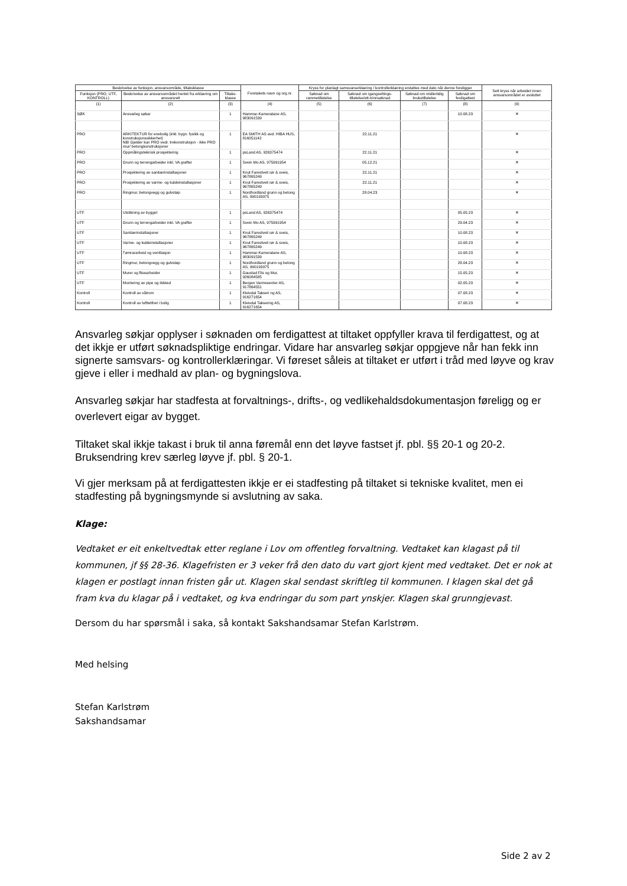| Beskrivelse av funksjon, ansvarsområde, tiltaksklasse | | | Foretakets navn og org.nr. | Kryss for planlagt samsvarserklæring / kontrollerklæring erstattes med dato når denne foreligger | | | | Sett kryss når arbeidet innen ansvarsområdet er avsluttet |
| --- | --- | --- | --- | --- | --- | --- | --- | --- |
| Funksjon (PRO, UTF, KONTROLL) | Beskrivelse av ansvarsområdet hentet fra erklæring om ansvarsrett | Tiltaks-klasse | | Søknad om rammetillatelse | Søknad om igangsettings-tillatelse/ett-trinnsøknad | Søknad om midlertidig brukstillatelse | Søknad om ferdigattest | |
| (1) | (2) | (3) | (4) | (5) | (6) | (7) | (8) | (9) |
| SØK | Ansvarleg søkar | 1 | Hammar-Kameratane AS, 983091539 | | | | 10.08.23 | ✕ |
| PRO | ARKITEKTUR for enebolig (inkl. bygn. fysikk og konstruksjonssikkerhet) NB! Gjelder kun PRO vedr. trekonstruksjon - ikke PRO mur/ betongkonstruksjoner | 1 | EA SMITH AS avd. HIBA HUS, 816051142 | | 22.11.21 | | | ✕ |
| PRO | Oppmålingsteknisk prosjektering | 1 | psLand AS, 926375474 | | 22.11.21 | | | ✕ |
| PRO | Grunn og terrengarbeider inkl. VA grøfter | 1 | Svein Mo AS, 975991954 | | 05.12.21 | | | ✕ |
| PRO | Prosjektering av sanitærinstallasjoner | 1 | Knut Farestveit rør & sveis, 967865249 | | 22.11.21 | | | ✕ |
| PRO | Prosjektering av varme- og kuldeinstallasjoner | 1 | Knut Farestveit rør & sveis, 967865249 | | 22.11.21 | | | ✕ |
| PRO | Ringmur, betongvegg og gulvstøp | 1 | Nordhordland grunn og betong AS, 990193975 | | 28.04.23 | | | ✕ |
| UTF | Utstikning av bygget | 1 | psLand AS, 926375474 | | | | 05.05.23 | ✕ |
| UTF | Grunn og terrengarbeider inkl. VA grøfter | 1 | Svein Mo AS, 975991954 | | | | 29.04.23 | ✕ |
| UTF | Sanitærinstallasjoner | 1 | Knut Farestveit rør & sveis, 967865249 | | | | 10.08.23 | ✕ |
| UTF | Varme- og kuldeinstallasjoner | 1 | Knut Farestveit rør & sveis, 967865249 | | | | 10.08.23 | ✕ |
| UTF | Tømrararbeid og ventilasjon | 1 | Hammar-Kameratane AS, 983091539 | | | | 10.08.23 | ✕ |
| UTF | Ringmur, betongvegg og gulvstøp | 1 | Nordhordland grunn og betong AS, 990193975 | | | | 28.04.23 | ✕ |
| UTF | Murer og flisearbeider | 1 | Gaustad Flis og Mur, 926084585 | | | | 15.05.23 | ✕ |
| UTF | Montering av pipe og ildsted | 1 | Bergen Varmesenter AS, 917864551 | | | | 02.05.23 | ✕ |
| Kontroll | Kontroll av våtrom | 1 | Kleivdal Takseri ng AS, 916271654 | | | | 07.08.23 | ✕ |
| Kontroll | Kontroll av lufttetthet i bolig | 1 | Kleivdal Taksering AS, 916271654 | | | | 07.08.23 | ✕ |
Ansvarleg søkjar opplyser i søknaden om ferdigattest at tiltaket oppfyller krava til ferdigattest, og at det ikkje er utført søknadspliktige endringar. Vidare har ansvarleg søkjar oppgjeve når han fekk inn signerte samsvars- og kontrollerklæringar. Vi føreset såleis at tiltaket er utført i tråd med løyve og krav gjeve i eller i medhald av plan- og bygningslova.
Ansvarleg søkjar har stadfesta at forvaltnings-, drifts-, og vedlikehaldsdokumentasjon føreligg og er overlevert eigar av bygget.
Tiltaket skal ikkje takast i bruk til anna føremål enn det løyve fastset jf. pbl. §§ 20-1 og 20-2. Bruksendring krev særleg løyve jf. pbl. § 20-1.
Vi gjer merksam på at ferdigattesten ikkje er ei stadfesting på tiltaket si tekniske kvalitet, men ei stadfesting på bygningsmynde si avslutning av saka.
Klage:
Vedtaket er eit enkeltvedtak etter reglane i Lov om offentleg forvaltning. Vedtaket kan klagast på til kommunen, jf §§ 28-36. Klagefristen er 3 veker frå den dato du vart gjort kjent med vedtaket. Det er nok at klagen er postlagt innan fristen går ut. Klagen skal sendast skriftleg til kommunen. I klagen skal det gå fram kva du klagar på i vedtaket, og kva endringar du som part ynskjer. Klagen skal grunngjevast.
Dersom du har spørsmål i saka, så kontakt Sakshandsamar Stefan Karlstrøm.
Med helsing
Stefan Karlstrøm
Sakshandsamar
Side 2 av 2